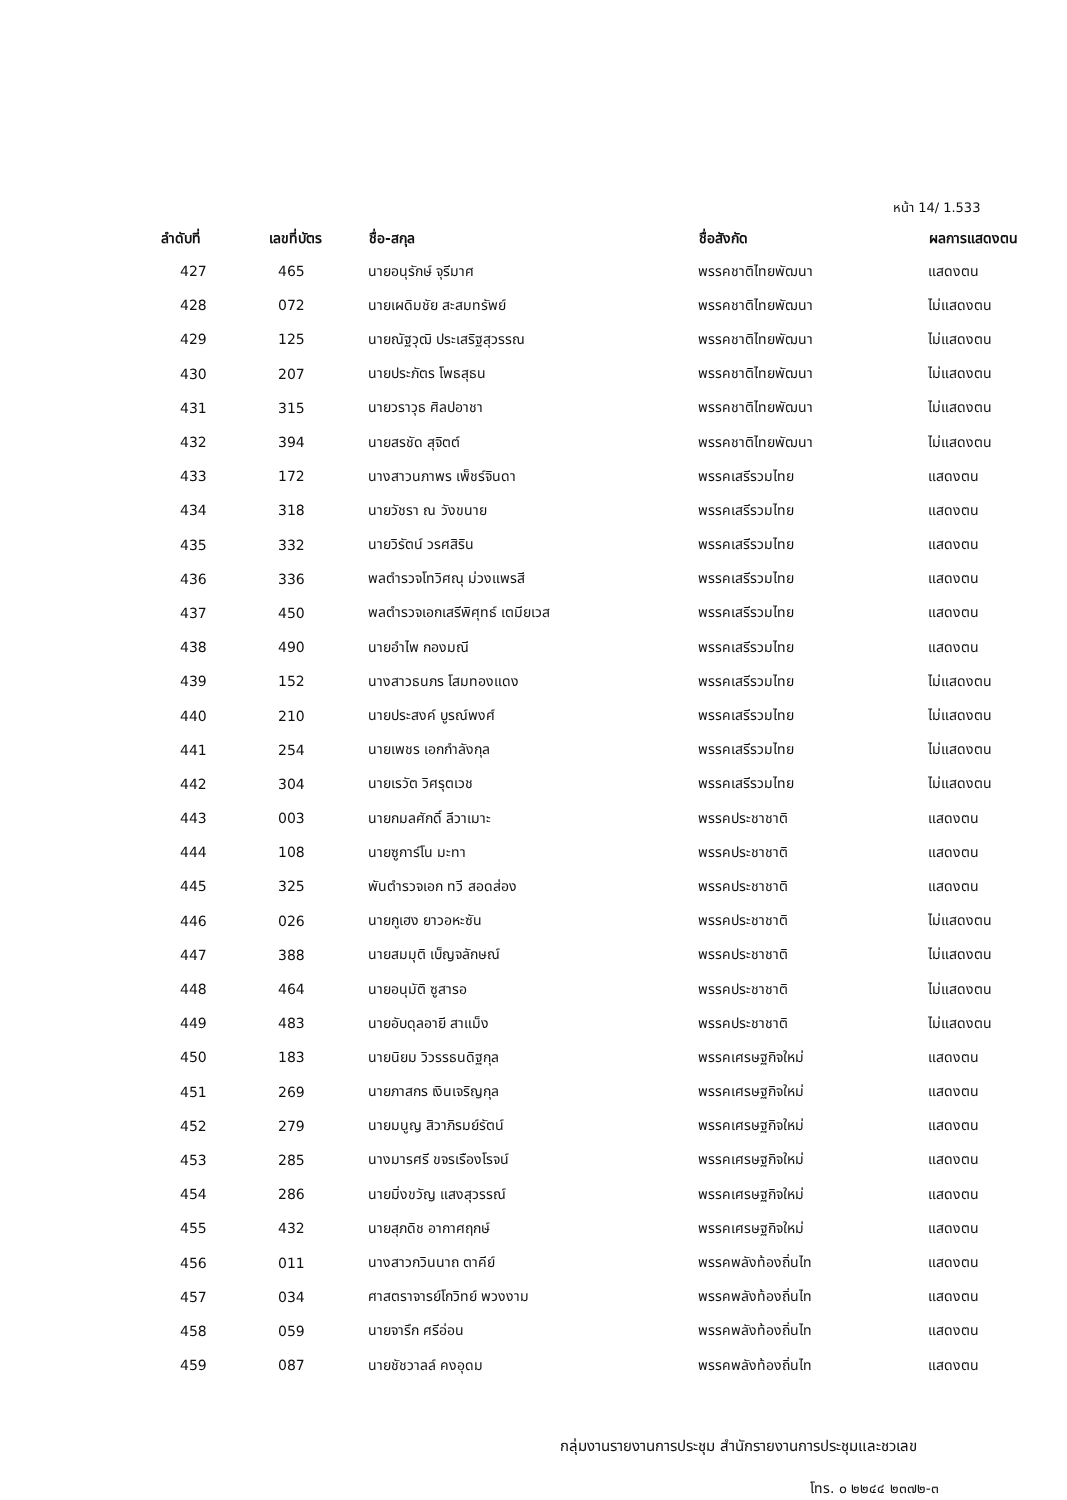หน้า 14/ 1.533
| ลำดับที่ | เลขที่บัตร | ชื่อ-สกุล | ชื่อสังกัด | ผลการแสดงตน |
| --- | --- | --- | --- | --- |
| 427 | 465 | นายอนุรักษ์ จุรีมาศ | พรรคชาติไทยพัฒนา | แสดงตน |
| 428 | 072 | นายเผดิมชัย สะสมทรัพย์ | พรรคชาติไทยพัฒนา | ไม่แสดงตน |
| 429 | 125 | นายณัฐวุฒิ ประเสริฐสุวรรณ | พรรคชาติไทยพัฒนา | ไม่แสดงตน |
| 430 | 207 | นายประภัตร โพธสุธน | พรรคชาติไทยพัฒนา | ไม่แสดงตน |
| 431 | 315 | นายวราวุธ ศิลปอาชา | พรรคชาติไทยพัฒนา | ไม่แสดงตน |
| 432 | 394 | นายสรชัด สุจิตต์ | พรรคชาติไทยพัฒนา | ไม่แสดงตน |
| 433 | 172 | นางสาวนภาพร เพ็ชร์จินดา | พรรคเสรีรวมไทย | แสดงตน |
| 434 | 318 | นายวัชรา ณ วังขนาย | พรรคเสรีรวมไทย | แสดงตน |
| 435 | 332 | นายวิรัตน์ วรศสิริน | พรรคเสรีรวมไทย | แสดงตน |
| 436 | 336 | พลตำรวจโทวิศณุ ม่วงแพรสี | พรรคเสรีรวมไทย | แสดงตน |
| 437 | 450 | พลตำรวจเอกเสรีพิศุทธ์ เตมียเวส | พรรคเสรีรวมไทย | แสดงตน |
| 438 | 490 | นายอำไพ กองมณี | พรรคเสรีรวมไทย | แสดงตน |
| 439 | 152 | นางสาวธนภร โสมทองแดง | พรรคเสรีรวมไทย | ไม่แสดงตน |
| 440 | 210 | นายประสงค์ บูรณ์พงศ์ | พรรคเสรีรวมไทย | ไม่แสดงตน |
| 441 | 254 | นายเพชร เอกกำลังกุล | พรรคเสรีรวมไทย | ไม่แสดงตน |
| 442 | 304 | นายเรวัต วิศรุตเวช | พรรคเสรีรวมไทย | ไม่แสดงตน |
| 443 | 003 | นายกมลศักดิ์ ลีวาเมาะ | พรรคประชาชาติ | แสดงตน |
| 444 | 108 | นายซูการ์โน มะทา | พรรคประชาชาติ | แสดงตน |
| 445 | 325 | พันตำรวจเอก ทวี สอดส่อง | พรรคประชาชาติ | แสดงตน |
| 446 | 026 | นายกูเฮง ยาวอหะซัน | พรรคประชาชาติ | ไม่แสดงตน |
| 447 | 388 | นายสมมุติ เบ็ญจลักษณ์ | พรรคประชาชาติ | ไม่แสดงตน |
| 448 | 464 | นายอนุมัติ ซูสารอ | พรรคประชาชาติ | ไม่แสดงตน |
| 449 | 483 | นายอับดุลอายี สาแม็ง | พรรคประชาชาติ | ไม่แสดงตน |
| 450 | 183 | นายนิยม วิวรรธนดิฐกุล | พรรคเศรษฐกิจใหม่ | แสดงตน |
| 451 | 269 | นายภาสกร เงินเจริญกุล | พรรคเศรษฐกิจใหม่ | แสดงตน |
| 452 | 279 | นายมนูญ สิวาภิรมย์รัตน์ | พรรคเศรษฐกิจใหม่ | แสดงตน |
| 453 | 285 | นางมารศรี ขจรเรืองโรจน์ | พรรคเศรษฐกิจใหม่ | แสดงตน |
| 454 | 286 | นายมิ่งขวัญ แสงสุวรรณ์ | พรรคเศรษฐกิจใหม่ | แสดงตน |
| 455 | 432 | นายสุภดิช อากาศฤกษ์ | พรรคเศรษฐกิจใหม่ | แสดงตน |
| 456 | 011 | นางสาวกวินนาถ ตาคีย์ | พรรคพลังท้องถิ่นไท | แสดงตน |
| 457 | 034 | ศาสตราจารย์โกวิทย์ พวงงาม | พรรคพลังท้องถิ่นไท | แสดงตน |
| 458 | 059 | นายจารึก ศรีอ่อน | พรรคพลังท้องถิ่นไท | แสดงตน |
| 459 | 087 | นายชัชวาลล์ คงอุดม | พรรคพลังท้องถิ่นไท | แสดงตน |
กลุ่มงานรายงานการประชุม สำนักรายงานการประชุมและชวเลข
โทร. ๐ ๒๒๔๔ ๒๓๗๒-๓